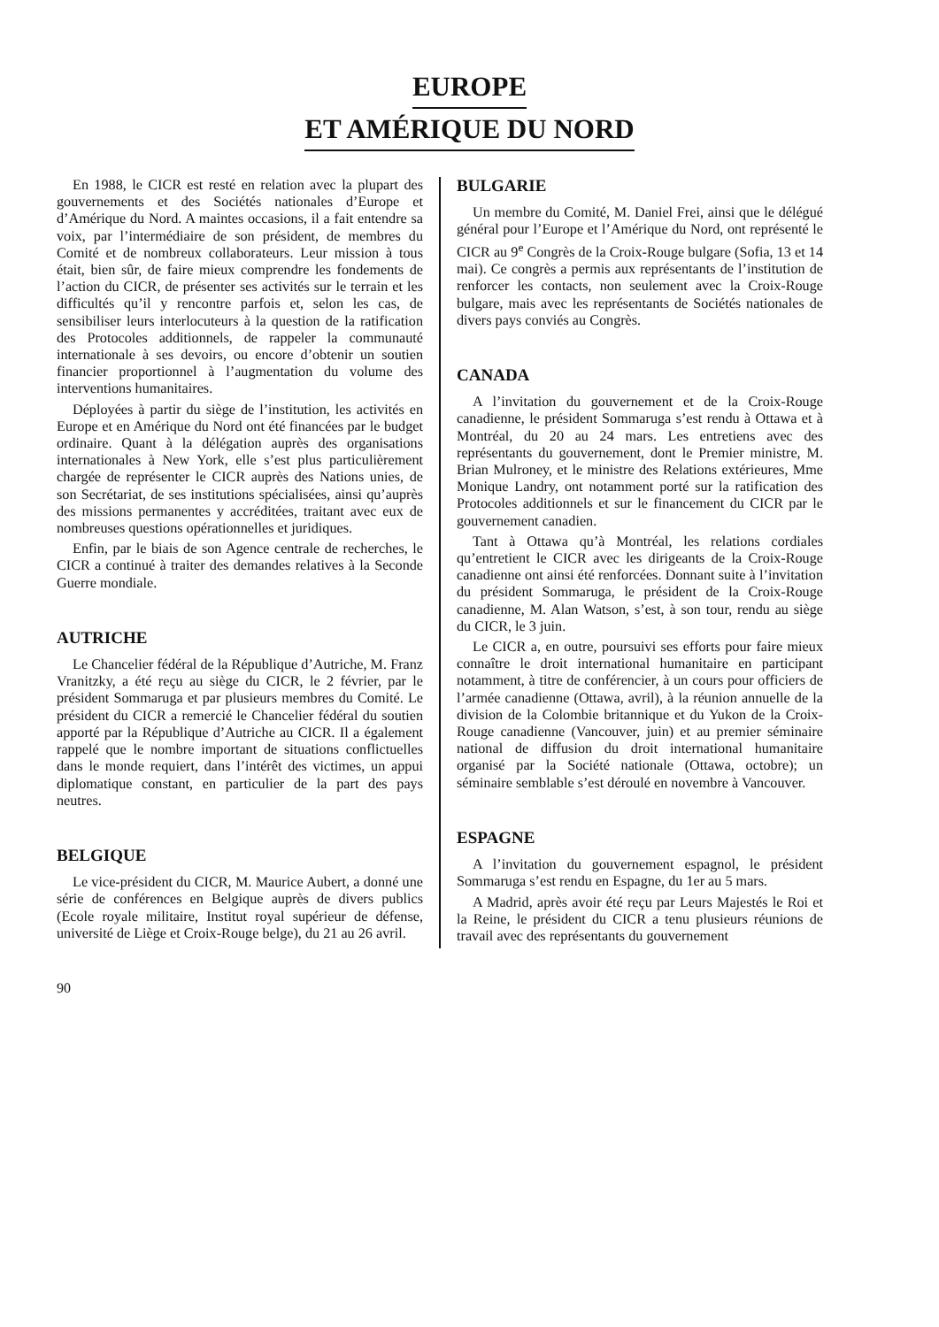EUROPE
ET AMÉRIQUE DU NORD
En 1988, le CICR est resté en relation avec la plupart des gouvernements et des Sociétés nationales d’Europe et d’Amérique du Nord. A maintes occasions, il a fait entendre sa voix, par l’intermédiaire de son président, de membres du Comité et de nombreux collaborateurs. Leur mission à tous était, bien sûr, de faire mieux comprendre les fondements de l’action du CICR, de présenter ses activités sur le terrain et les difficultés qu’il y rencontre parfois et, selon les cas, de sensibiliser leurs interlocuteurs à la question de la ratification des Protocoles additionnels, de rappeler la communauté internationale à ses devoirs, ou encore d’obtenir un soutien financier proportionnel à l’augmentation du volume des interventions humanitaires.
Déployées à partir du siège de l’institution, les activités en Europe et en Amérique du Nord ont été financées par le budget ordinaire. Quant à la délégation auprès des organisations internationales à New York, elle s’est plus particulièrement chargée de représenter le CICR auprès des Nations unies, de son Secrétariat, de ses institutions spécialisées, ainsi qu’auprès des missions permanentes y accréditées, traitant avec eux de nombreuses questions opérationnelles et juridiques.
Enfin, par le biais de son Agence centrale de recherches, le CICR a continué à traiter des demandes relatives à la Seconde Guerre mondiale.
AUTRICHE
Le Chancelier fédéral de la République d’Autriche, M. Franz Vranitzky, a été reçu au siège du CICR, le 2 février, par le président Sommaruga et par plusieurs membres du Comité. Le président du CICR a remercié le Chancelier fédéral du soutien apporté par la République d’Autriche au CICR. Il a également rappelé que le nombre important de situations conflictuelles dans le monde requiert, dans l’intérêt des victimes, un appui diplomatique constant, en particulier de la part des pays neutres.
BELGIQUE
Le vice-président du CICR, M. Maurice Aubert, a donné une série de conférences en Belgique auprès de divers publics (Ecole royale militaire, Institut royal supérieur de défense, université de Liège et Croix-Rouge belge), du 21 au 26 avril.
BULGARIE
Un membre du Comité, M. Daniel Frei, ainsi que le délégué général pour l’Europe et l’Amérique du Nord, ont représenté le CICR au 9<sup>e</sup> Congrès de la Croix-Rouge bulgare (Sofia, 13 et 14 mai). Ce congrès a permis aux représentants de l’institution de renforcer les contacts, non seulement avec la Croix-Rouge bulgare, mais avec les représentants de Sociétés nationales de divers pays conviés au Congrès.
CANADA
A l’invitation du gouvernement et de la Croix-Rouge canadienne, le président Sommaruga s’est rendu à Ottawa et à Montréal, du 20 au 24 mars. Les entretiens avec des représentants du gouvernement, dont le Premier ministre, M. Brian Mulroney, et le ministre des Relations extérieures, Mme Monique Landry, ont notamment porté sur la ratification des Protocoles additionnels et sur le financement du CICR par le gouvernement canadien.
Tant à Ottawa qu’à Montréal, les relations cordiales qu’entretient le CICR avec les dirigeants de la Croix-Rouge canadienne ont ainsi été renforcées. Donnant suite à l’invitation du président Sommaruga, le président de la Croix-Rouge canadienne, M. Alan Watson, s’est, à son tour, rendu au siège du CICR, le 3 juin.
Le CICR a, en outre, poursuivi ses efforts pour faire mieux connaître le droit international humanitaire en participant notamment, à titre de conférencier, à un cours pour officiers de l’armée canadienne (Ottawa, avril), à la réunion annuelle de la division de la Colombie britannique et du Yukon de la Croix-Rouge canadienne (Vancouver, juin) et au premier séminaire national de diffusion du droit international humanitaire organisé par la Société nationale (Ottawa, octobre); un séminaire semblable s’est déroulé en novembre à Vancouver.
ESPAGNE
A l’invitation du gouvernement espagnol, le président Sommaruga s’est rendu en Espagne, du 1er au 5 mars.
A Madrid, après avoir été reçu par Leurs Majestés le Roi et la Reine, le président du CICR a tenu plusieurs réunions de travail avec des représentants du gouvernement
90